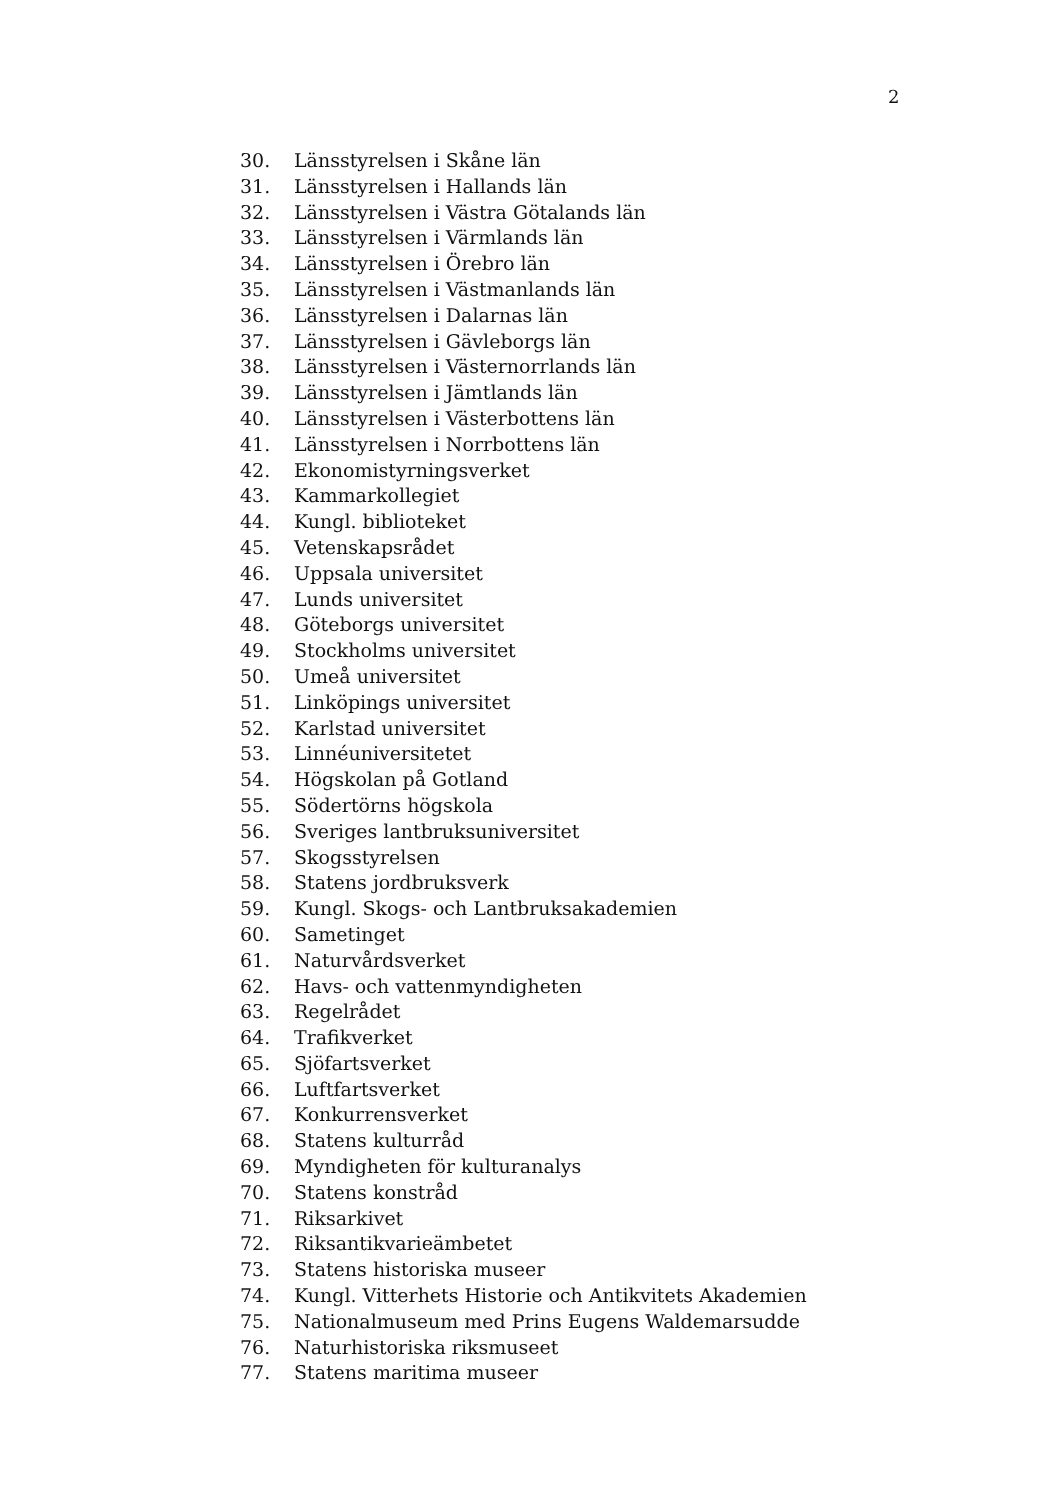2
30. Länsstyrelsen i Skåne län
31. Länsstyrelsen i Hallands län
32. Länsstyrelsen i Västra Götalands län
33. Länsstyrelsen i Värmlands län
34. Länsstyrelsen i Örebro län
35. Länsstyrelsen i Västmanlands län
36. Länsstyrelsen i Dalarnas län
37. Länsstyrelsen i Gävleborgs län
38. Länsstyrelsen i Västernorrlands län
39. Länsstyrelsen i Jämtlands län
40. Länsstyrelsen i Västerbottens län
41. Länsstyrelsen i Norrbottens län
42. Ekonomistyrningsverket
43. Kammarkollegiet
44. Kungl. biblioteket
45. Vetenskapsrådet
46. Uppsala universitet
47. Lunds universitet
48. Göteborgs universitet
49. Stockholms universitet
50. Umeå universitet
51. Linköpings universitet
52. Karlstad universitet
53. Linnéuniversitetet
54. Högskolan på Gotland
55. Södertörns högskola
56. Sveriges lantbruksuniversitet
57. Skogsstyrelsen
58. Statens jordbruksverk
59. Kungl. Skogs- och Lantbruksakademien
60. Sametinget
61. Naturvårdsverket
62. Havs- och vattenmyndigheten
63. Regelrådet
64. Trafikverket
65. Sjöfartsverket
66. Luftfartsverket
67. Konkurrensverket
68. Statens kulturråd
69. Myndigheten för kulturanalys
70. Statens konstråd
71. Riksarkivet
72. Riksantikvarieämbetet
73. Statens historiska museer
74. Kungl. Vitterhets Historie och Antikvitets Akademien
75. Nationalmuseum med Prins Eugens Waldemarsudde
76. Naturhistoriska riksmuseet
77. Statens maritima museer